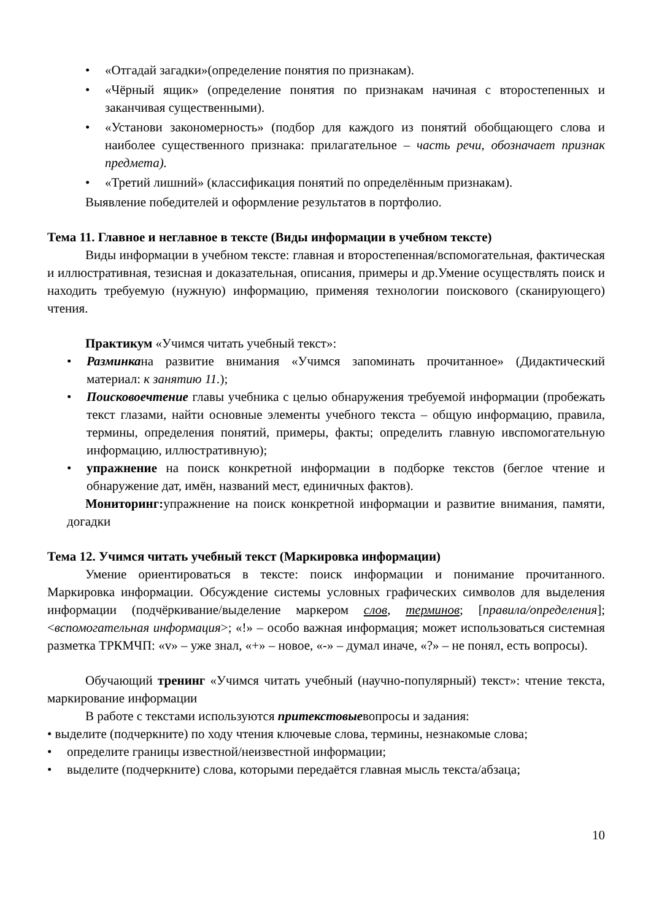• «Отгадай загадки»(определение понятия по признакам).
• «Чёрный ящик» (определение понятия по признакам начиная с второстепенных и заканчивая существенными).
• «Установи закономерность» (подбор для каждого из понятий обобщающего слова и наиболее существенного признака: прилагательное – часть речи, обозначает признак предмета).
• «Третий лишний» (классификация понятий по определённым признакам).
Выявление победителей и оформление результатов в портфолио.
Тема 11. Главное и неглавное в тексте (Виды информации в учебном тексте)
Виды информации в учебном тексте: главная и второстепенная/вспомогательная, фактическая и иллюстративная, тезисная и доказательная, описания, примеры и др.Умение осуществлять поиск и находить требуемую (нужную) информацию, применяя технологии поискового (сканирующего) чтения.
Практикум «Учимся читать учебный текст»:
• Разминкана развитие внимания «Учимся запоминать прочитанное» (Дидактический материал: к занятию 11.);
• Поисковоечтение главы учебника с целью обнаружения требуемой информации (пробежать текст глазами, найти основные элементы учебного текста – общую информацию, правила, термины, определения понятий, примеры, факты; определить главную ивспомогательную информацию, иллюстративную);
• упражнение на поиск конкретной информации в подборке текстов (беглое чтение и обнаружение дат, имён, названий мест, единичных фактов).
Мониторинг: упражнение на поиск конкретной информации и развитие внимания, памяти, догадки
Тема 12. Учимся читать учебный текст (Маркировка информации)
Умение ориентироваться в тексте: поиск информации и понимание прочитанного. Маркировка информации. Обсуждение системы условных графических символов для выделения информации (подчёркивание/выделение маркером слов, терминов; [правила/определения]; <вспомогательная информация>; «!» – особо важная информация; может использоваться системная разметка ТРКМЧП: «v» – уже знал, «+» – новое, «-» – думал иначе, «?» – не понял, есть вопросы).
Обучающий тренинг «Учимся читать учебный (научно-популярный) текст»: чтение текста, маркирование информации
В работе с текстами используются притекстовыевопросы и задания:
• выделите (подчеркните) по ходу чтения ключевые слова, термины, незнакомые слова;
• определите границы известной/неизвестной информации;
• выделите (подчеркните) слова, которыми передаётся главная мысль текста/абзаца;
10